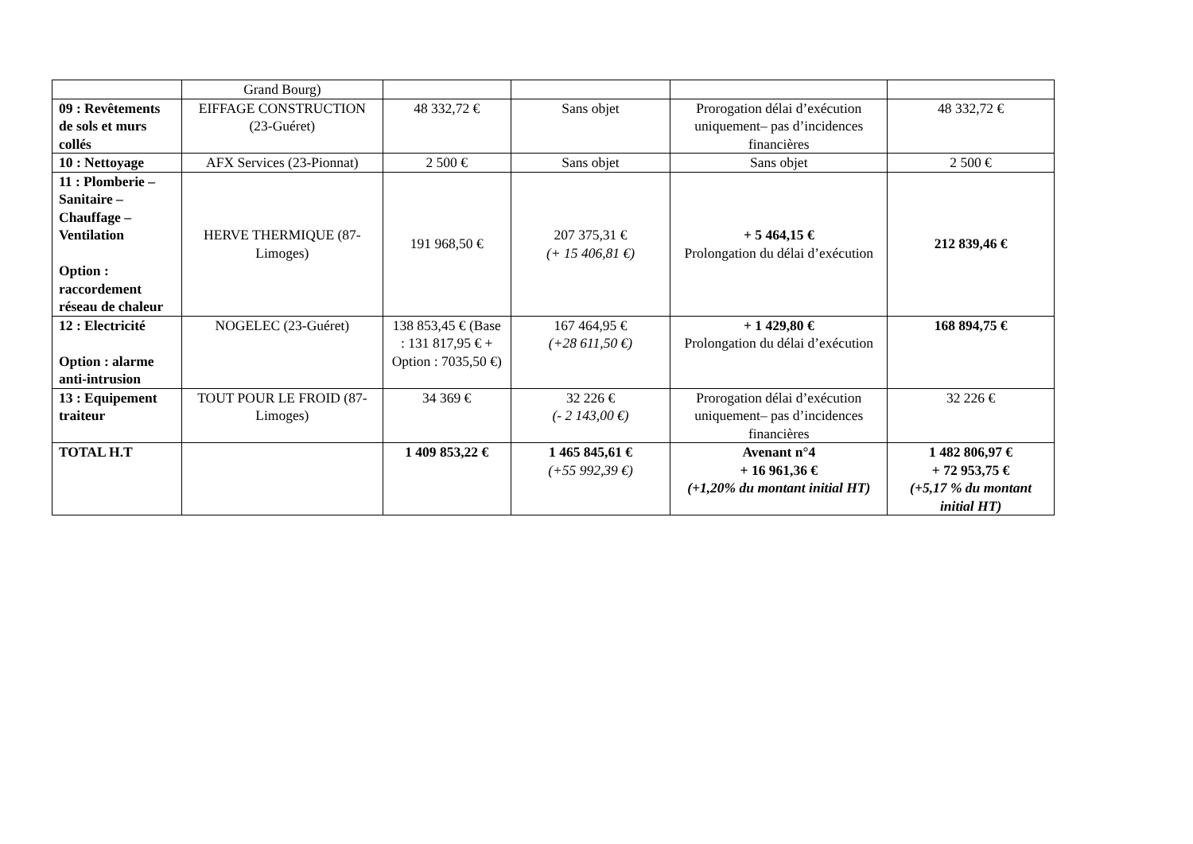| | Grand Bourg) | | | | |
| 09 : Revêtements de sols et murs collés | EIFFAGE CONSTRUCTION (23-Guéret) | 48 332,72 € | Sans objet | Prorogation délai d’exécution uniquement– pas d’incidences financières | 48 332,72 € |
| 10 : Nettoyage | AFX Services (23-Pionnat) | 2 500 € | Sans objet | Sans objet | 2 500 € |
| 11 : Plomberie – Sanitaire – Chauffage – Ventilation Option : raccordement réseau de chaleur | HERVE THERMIQUE (87-Limoges) | 191 968,50 € | 207 375,31 € (+ 15 406,81 €) | + 5 464,15 € Prolongation du délai d’exécution | 212 839,46 € |
| 12 : Electricité Option : alarme anti-intrusion | NOGELEC (23-Guéret) | 138 853,45 € (Base : 131 817,95 € + Option : 7035,50 €) | 167 464,95 € (+28 611,50 €) | + 1 429,80 € Prolongation du délai d’exécution | 168 894,75 € |
| 13 : Equipement traiteur | TOUT POUR LE FROID (87-Limoges) | 34 369 € | 32 226 € (- 2 143,00 €) | Prorogation délai d’exécution uniquement– pas d’incidences financières | 32 226 € |
| TOTAL H.T | | 1 409 853,22 € | 1 465 845,61 € (+55 992,39 €) | Avenant n°4 + 16 961,36 € (+1,20% du montant initial HT) | 1 482 806,97 € + 72 953,75 € (+5,17 % du montant initial HT) |